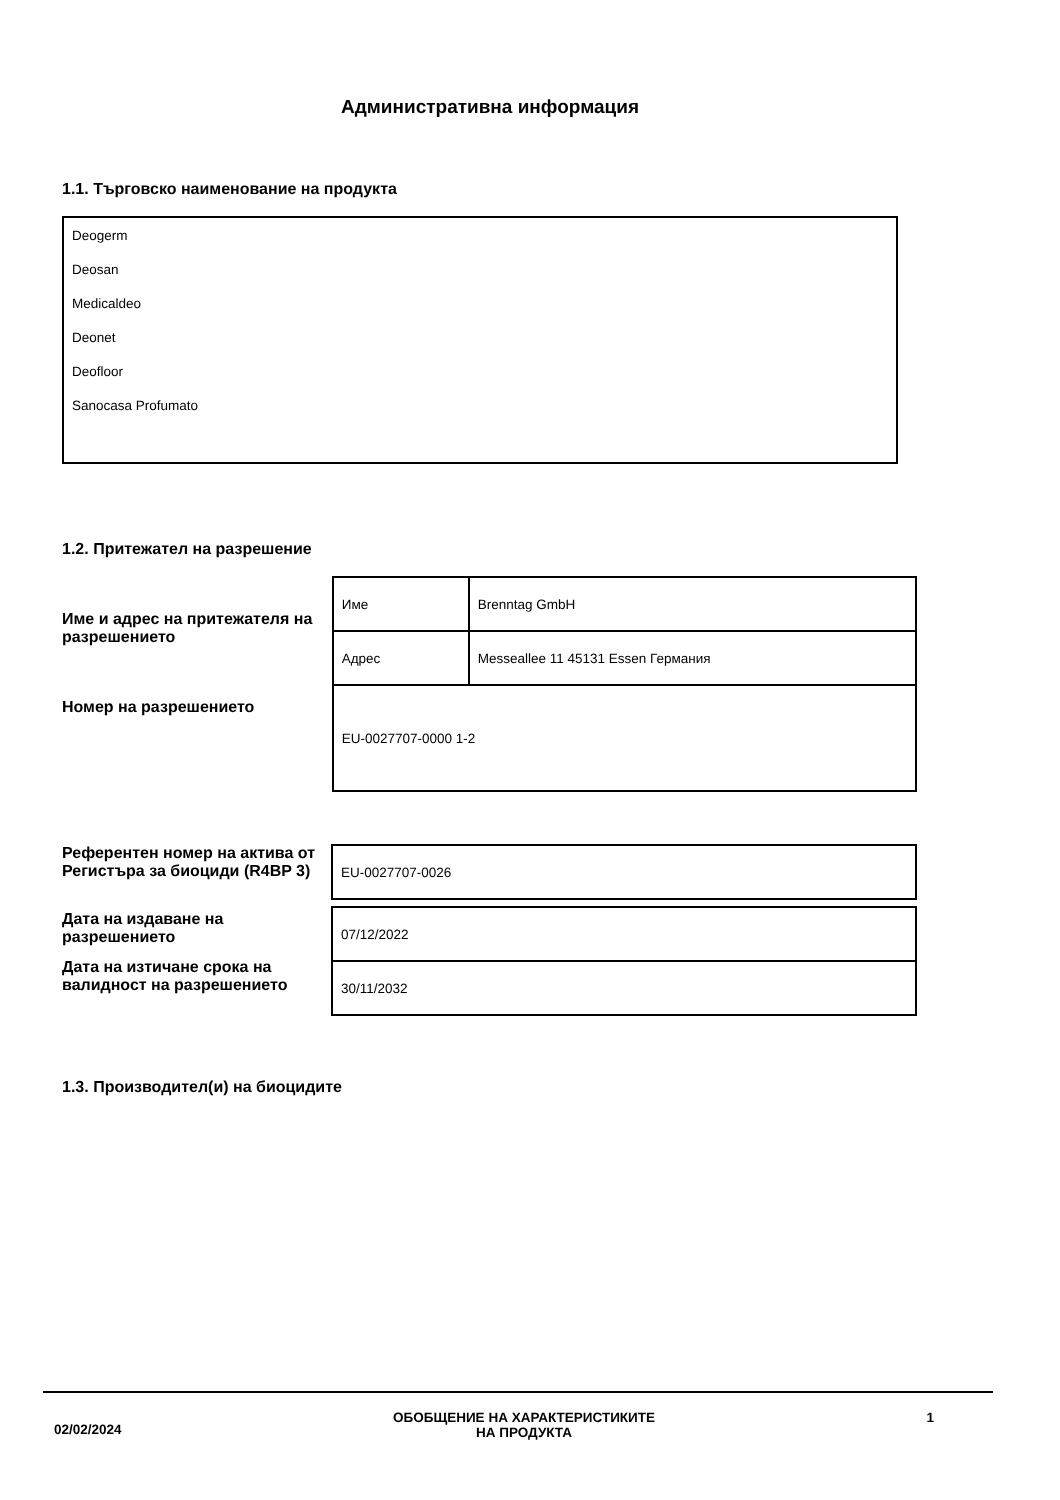Административна информация
1.1. Търговско наименование на продукта
Deogerm
Deosan
Medicaldeo
Deonet
Deofloor
Sanocasa Profumato
1.2. Притежател на разрешение
Име и адрес на притежателя на разрешението
Номер на разрешението
| Име | Brenntag GmbH |
| Адрес | Messeallee 11 45131 Essen Германия |
| EU-0027707-0000 1-2 | |
Референтен номер на актива от Регистъра за биоциди (R4BP 3)
Дата на издаване на разрешението
Дата на изтичане срока на валидност на разрешението
| EU-0027707-0026 |
| 07/12/2022 |
| 30/11/2032 |
1.3. Производител(и) на биоцидите
02/02/2024
ОБОБЩЕНИЕ НА ХАРАКТЕРИСТИКИТЕ
НА ПРОДУКТА
1